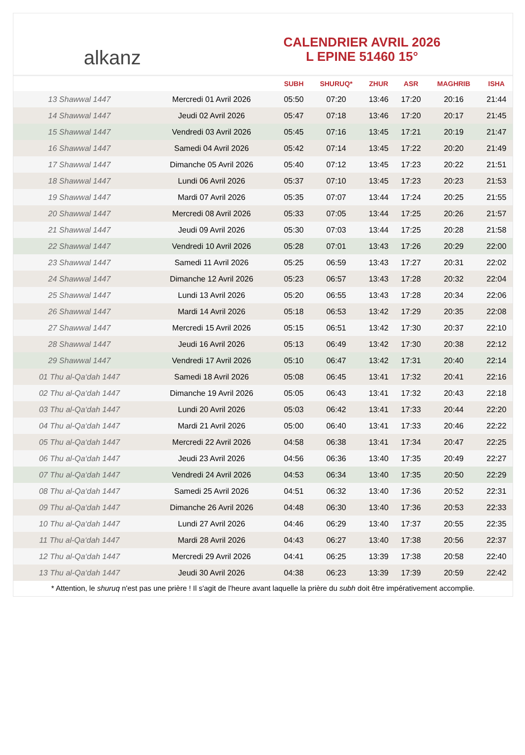alkanz
CALENDRIER AVRIL 2026
L EPINE 51460 15°
| | | SUBH | SHURUQ* | ZHUR | ASR | MAGHRIB | ISHA |
| --- | --- | --- | --- | --- | --- | --- | --- |
| 13 Shawwal 1447 | Mercredi 01 Avril 2026 | 05:50 | 07:20 | 13:46 | 17:20 | 20:16 | 21:44 |
| 14 Shawwal 1447 | Jeudi 02 Avril 2026 | 05:47 | 07:18 | 13:46 | 17:20 | 20:17 | 21:45 |
| 15 Shawwal 1447 | Vendredi 03 Avril 2026 | 05:45 | 07:16 | 13:45 | 17:21 | 20:19 | 21:47 |
| 16 Shawwal 1447 | Samedi 04 Avril 2026 | 05:42 | 07:14 | 13:45 | 17:22 | 20:20 | 21:49 |
| 17 Shawwal 1447 | Dimanche 05 Avril 2026 | 05:40 | 07:12 | 13:45 | 17:23 | 20:22 | 21:51 |
| 18 Shawwal 1447 | Lundi 06 Avril 2026 | 05:37 | 07:10 | 13:45 | 17:23 | 20:23 | 21:53 |
| 19 Shawwal 1447 | Mardi 07 Avril 2026 | 05:35 | 07:07 | 13:44 | 17:24 | 20:25 | 21:55 |
| 20 Shawwal 1447 | Mercredi 08 Avril 2026 | 05:33 | 07:05 | 13:44 | 17:25 | 20:26 | 21:57 |
| 21 Shawwal 1447 | Jeudi 09 Avril 2026 | 05:30 | 07:03 | 13:44 | 17:25 | 20:28 | 21:58 |
| 22 Shawwal 1447 | Vendredi 10 Avril 2026 | 05:28 | 07:01 | 13:43 | 17:26 | 20:29 | 22:00 |
| 23 Shawwal 1447 | Samedi 11 Avril 2026 | 05:25 | 06:59 | 13:43 | 17:27 | 20:31 | 22:02 |
| 24 Shawwal 1447 | Dimanche 12 Avril 2026 | 05:23 | 06:57 | 13:43 | 17:28 | 20:32 | 22:04 |
| 25 Shawwal 1447 | Lundi 13 Avril 2026 | 05:20 | 06:55 | 13:43 | 17:28 | 20:34 | 22:06 |
| 26 Shawwal 1447 | Mardi 14 Avril 2026 | 05:18 | 06:53 | 13:42 | 17:29 | 20:35 | 22:08 |
| 27 Shawwal 1447 | Mercredi 15 Avril 2026 | 05:15 | 06:51 | 13:42 | 17:30 | 20:37 | 22:10 |
| 28 Shawwal 1447 | Jeudi 16 Avril 2026 | 05:13 | 06:49 | 13:42 | 17:30 | 20:38 | 22:12 |
| 29 Shawwal 1447 | Vendredi 17 Avril 2026 | 05:10 | 06:47 | 13:42 | 17:31 | 20:40 | 22:14 |
| 01 Thu al-Qa‘dah 1447 | Samedi 18 Avril 2026 | 05:08 | 06:45 | 13:41 | 17:32 | 20:41 | 22:16 |
| 02 Thu al-Qa‘dah 1447 | Dimanche 19 Avril 2026 | 05:05 | 06:43 | 13:41 | 17:32 | 20:43 | 22:18 |
| 03 Thu al-Qa‘dah 1447 | Lundi 20 Avril 2026 | 05:03 | 06:42 | 13:41 | 17:33 | 20:44 | 22:20 |
| 04 Thu al-Qa‘dah 1447 | Mardi 21 Avril 2026 | 05:00 | 06:40 | 13:41 | 17:33 | 20:46 | 22:22 |
| 05 Thu al-Qa‘dah 1447 | Mercredi 22 Avril 2026 | 04:58 | 06:38 | 13:41 | 17:34 | 20:47 | 22:25 |
| 06 Thu al-Qa‘dah 1447 | Jeudi 23 Avril 2026 | 04:56 | 06:36 | 13:40 | 17:35 | 20:49 | 22:27 |
| 07 Thu al-Qa‘dah 1447 | Vendredi 24 Avril 2026 | 04:53 | 06:34 | 13:40 | 17:35 | 20:50 | 22:29 |
| 08 Thu al-Qa‘dah 1447 | Samedi 25 Avril 2026 | 04:51 | 06:32 | 13:40 | 17:36 | 20:52 | 22:31 |
| 09 Thu al-Qa‘dah 1447 | Dimanche 26 Avril 2026 | 04:48 | 06:30 | 13:40 | 17:36 | 20:53 | 22:33 |
| 10 Thu al-Qa‘dah 1447 | Lundi 27 Avril 2026 | 04:46 | 06:29 | 13:40 | 17:37 | 20:55 | 22:35 |
| 11 Thu al-Qa‘dah 1447 | Mardi 28 Avril 2026 | 04:43 | 06:27 | 13:40 | 17:38 | 20:56 | 22:37 |
| 12 Thu al-Qa‘dah 1447 | Mercredi 29 Avril 2026 | 04:41 | 06:25 | 13:39 | 17:38 | 20:58 | 22:40 |
| 13 Thu al-Qa‘dah 1447 | Jeudi 30 Avril 2026 | 04:38 | 06:23 | 13:39 | 17:39 | 20:59 | 22:42 |
* Attention, le shuruq n'est pas une prière ! Il s'agit de l'heure avant laquelle la prière du subh doit être impérativement accomplie.